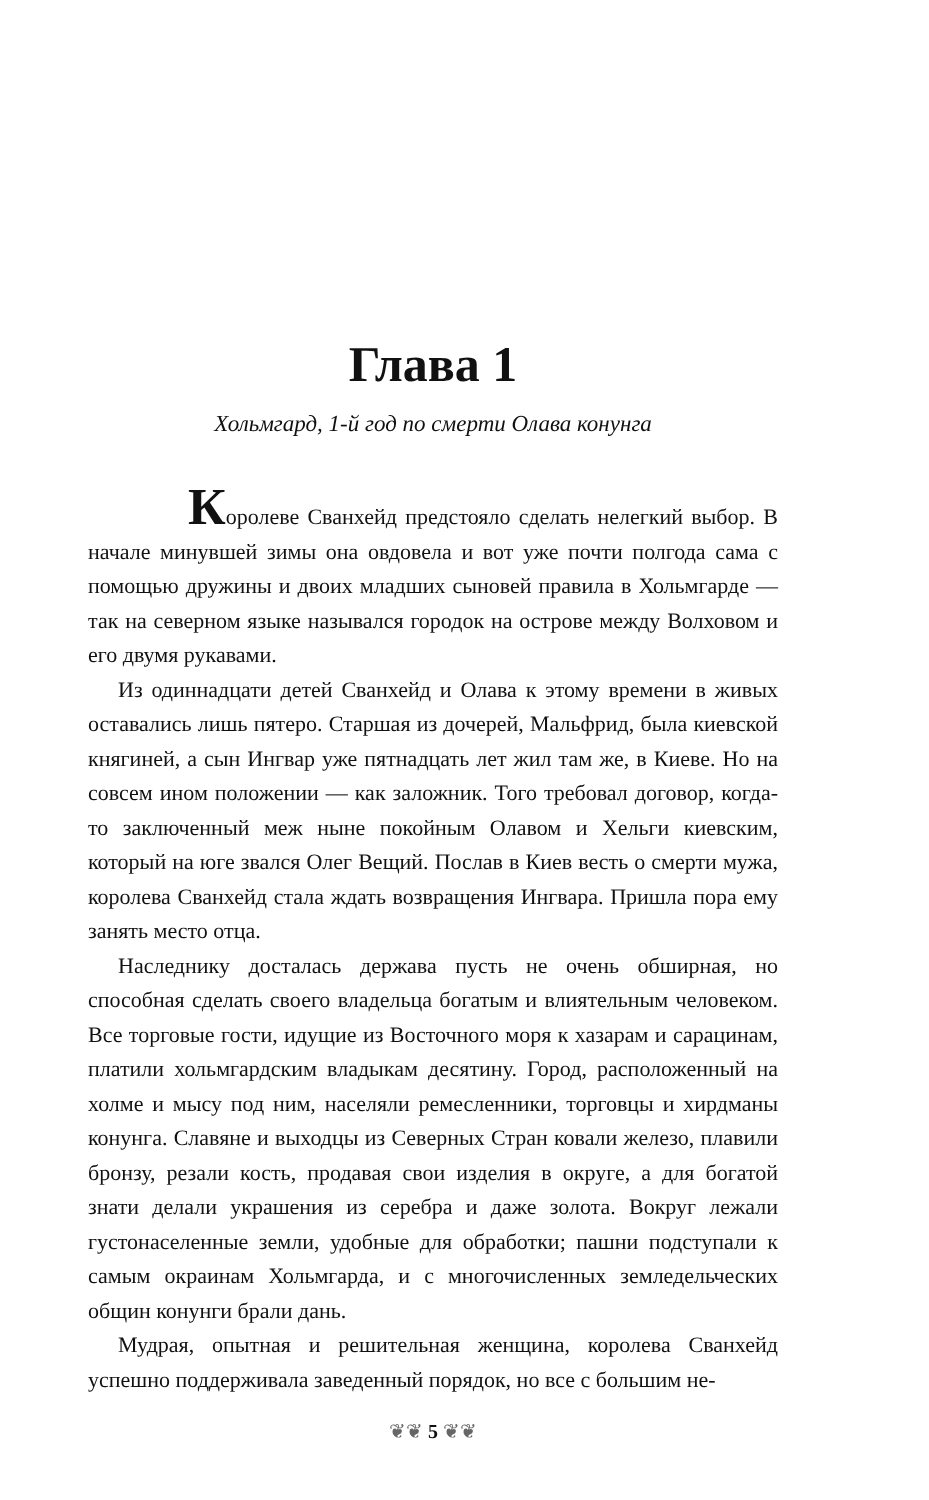Глава 1
Хольмгард, 1-й год по смерти Олава конунга
Королеве Сванхейд предстояло сделать нелегкий выбор. В начале минувшей зимы она овдовела и вот уже почти полгода сама с помощью дружины и двоих младших сыновей правила в Хольмгарде — так на северном языке назывался городок на острове между Волховом и его двумя рукавами.
Из одиннадцати детей Сванхейд и Олава к этому времени в живых оставались лишь пятеро. Старшая из дочерей, Мальфрид, была киевской княгиней, а сын Ингвар уже пятнадцать лет жил там же, в Киеве. Но на совсем ином положении — как заложник. Того требовал договор, когда-то заключенный меж ныне покойным Олавом и Хельги киевским, который на юге звался Олег Вещий. Послав в Киев весть о смерти мужа, королева Сванхейд стала ждать возвращения Ингвара. Пришла пора ему занять место отца.
Наследнику досталась держава пусть не очень обширная, но способная сделать своего владельца богатым и влиятельным человеком. Все торговые гости, идущие из Восточного моря к хазарам и сарацинам, платили хольмгардским владыкам десятину. Город, расположенный на холме и мысу под ним, населяли ремесленники, торговцы и хирдманы конунга. Славяне и выходцы из Северных Стран ковали железо, плавили бронзу, резали кость, продавая свои изделия в округе, а для богатой знати делали украшения из серебра и даже золота. Вокруг лежали густонаселенные земли, удобные для обработки; пашни подступали к самым окраинам Хольмгарда, и с многочисленных земледельческих общин конунги брали дань.
Мудрая, опытная и решительная женщина, королева Сванхейд успешно поддерживала заведенный порядок, но все с большим не-
❦❦ 5 ❦❦